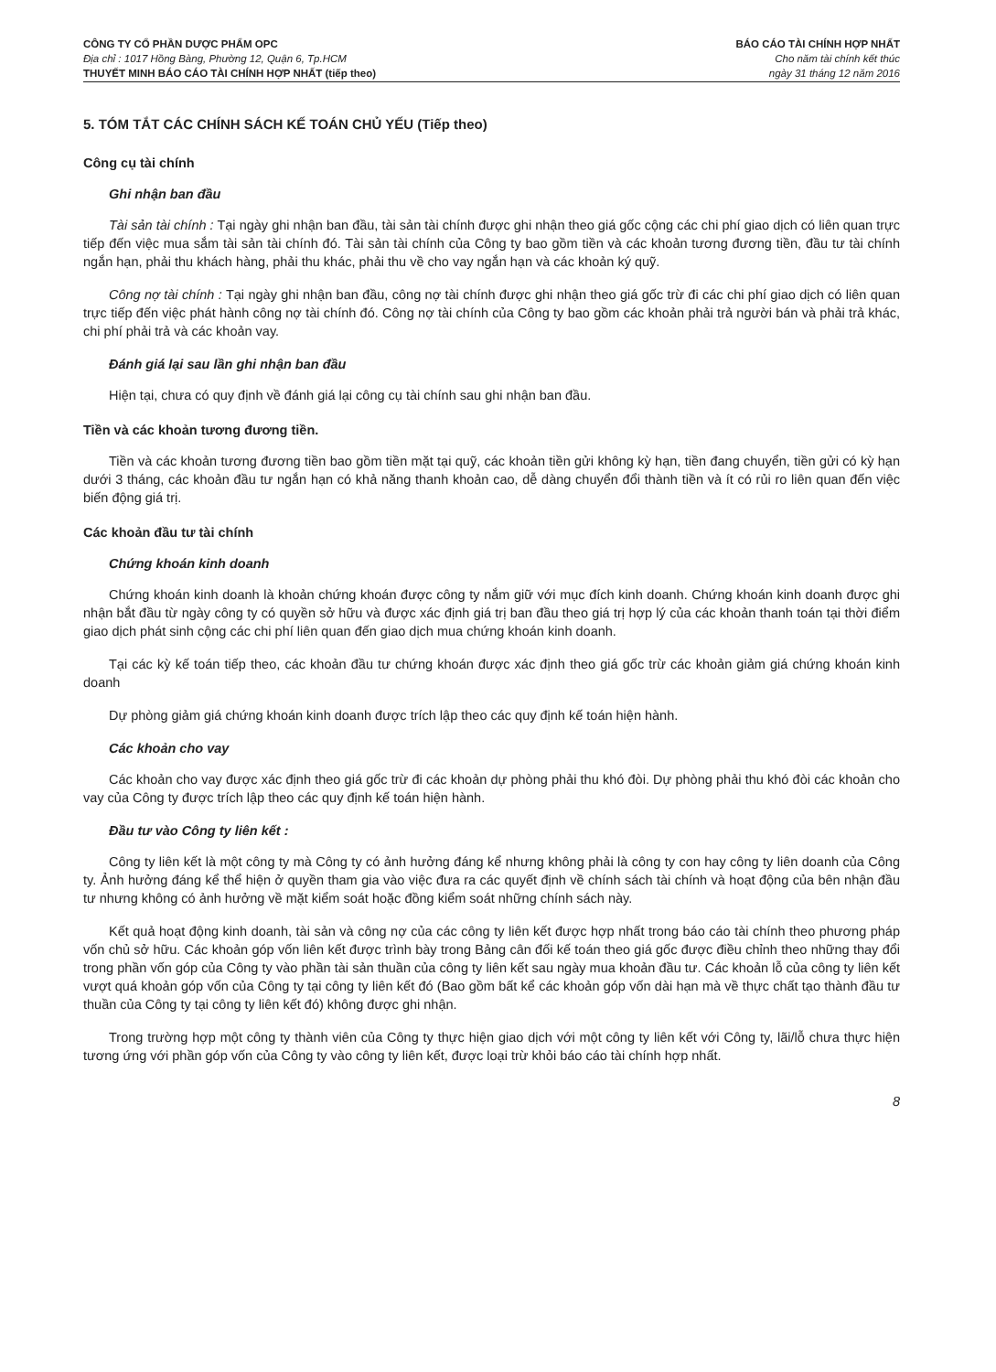CÔNG TY CỔ PHẦN DƯỢC PHẨM OPC
Địa chỉ : 1017 Hồng Bàng, Phường 12, Quận 6, Tp.HCM
THUYẾT MINH BÁO CÁO TÀI CHÍNH HỢP NHẤT (tiếp theo)
BÁO CÁO TÀI CHÍNH HỢP NHẤT
Cho năm tài chính kết thúc
ngày 31 tháng 12 năm 2016
5. TÓM TẮT CÁC CHÍNH SÁCH KẾ TOÁN CHỦ YẾU (Tiếp theo)
Công cụ tài chính
Ghi nhận ban đầu
Tài sản tài chính : Tại ngày ghi nhận ban đầu, tài sản tài chính được ghi nhận theo giá gốc cộng các chi phí giao dịch có liên quan trực tiếp đến việc mua sắm tài sản tài chính đó. Tài sản tài chính của Công ty bao gồm tiền và các khoản tương đương tiền, đầu tư tài chính ngắn hạn, phải thu khách hàng, phải thu khác, phải thu về cho vay ngắn hạn và các khoản ký quỹ.
Công nợ tài chính : Tại ngày ghi nhận ban đầu, công nợ tài chính được ghi nhận theo giá gốc trừ đi các chi phí giao dịch có liên quan trực tiếp đến việc phát hành công nợ tài chính đó. Công nợ tài chính của Công ty bao gồm các khoản phải trả người bán và phải trả khác, chi phí phải trả và các khoản vay.
Đánh giá lại sau lần ghi nhận ban đầu
Hiện tại, chưa có quy định về đánh giá lại công cụ tài chính sau ghi nhận ban đầu.
Tiền và các khoản tương đương tiền.
Tiền và các khoản tương đương tiền bao gồm tiền mặt tại quỹ, các khoản tiền gửi không kỳ hạn, tiền đang chuyển, tiền gửi có kỳ hạn dưới 3 tháng, các khoản đầu tư ngắn hạn có khả năng thanh khoản cao, dễ dàng chuyển đổi thành tiền và ít có rủi ro liên quan đến việc biến động giá trị.
Các khoản đầu tư tài chính
Chứng khoán kinh doanh
Chứng khoán kinh doanh là khoản chứng khoán được công ty nắm giữ với mục đích kinh doanh. Chứng khoán kinh doanh được ghi nhận bắt đầu từ ngày công ty có quyền sở hữu và được xác định giá trị ban đầu theo giá trị hợp lý của các khoản thanh toán tại thời điểm giao dịch phát sinh cộng các chi phí liên quan đến giao dịch mua chứng khoán kinh doanh.
Tại các kỳ kế toán tiếp theo, các khoản đầu tư chứng khoán được xác định theo giá gốc trừ các khoản giảm giá chứng khoán kinh doanh
Dự phòng giảm giá chứng khoán kinh doanh được trích lập theo các quy định kế toán hiện hành.
Các khoản cho vay
Các khoản cho vay được xác định theo giá gốc trừ đi các khoản dự phòng phải thu khó đòi. Dự phòng phải thu khó đòi các khoản cho vay của Công ty được trích lập theo các quy định kế toán hiện hành.
Đầu tư vào Công ty liên kết :
Công ty liên kết là một công ty mà Công ty có ảnh hưởng đáng kể nhưng không phải là công ty con hay công ty liên doanh của Công ty. Ảnh hưởng đáng kể thể hiện ở quyền tham gia vào việc đưa ra các quyết định về chính sách tài chính và hoạt động của bên nhận đầu tư nhưng không có ảnh hưởng về mặt kiểm soát hoặc đồng kiểm soát những chính sách này.
Kết quả hoạt động kinh doanh, tài sản và công nợ của các công ty liên kết được hợp nhất trong báo cáo tài chính theo phương pháp vốn chủ sở hữu. Các khoản góp vốn liên kết được trình bày trong Bảng cân đối kế toán theo giá gốc được điều chỉnh theo những thay đổi trong phần vốn góp của Công ty vào phần tài sản thuần của công ty liên kết sau ngày mua khoản đầu tư. Các khoản lỗ của công ty liên kết vượt quá khoản góp vốn của Công ty tại công ty liên kết đó (Bao gồm bất kể các khoản góp vốn dài hạn mà về thực chất tạo thành đầu tư thuần của Công ty tại công ty liên kết đó) không được ghi nhận.
Trong trường hợp một công ty thành viên của Công ty thực hiện giao dịch với một công ty liên kết với Công ty, lãi/lỗ chưa thực hiện tương ứng với phần góp vốn của Công ty vào công ty liên kết, được loại trừ khỏi báo cáo tài chính hợp nhất.
8